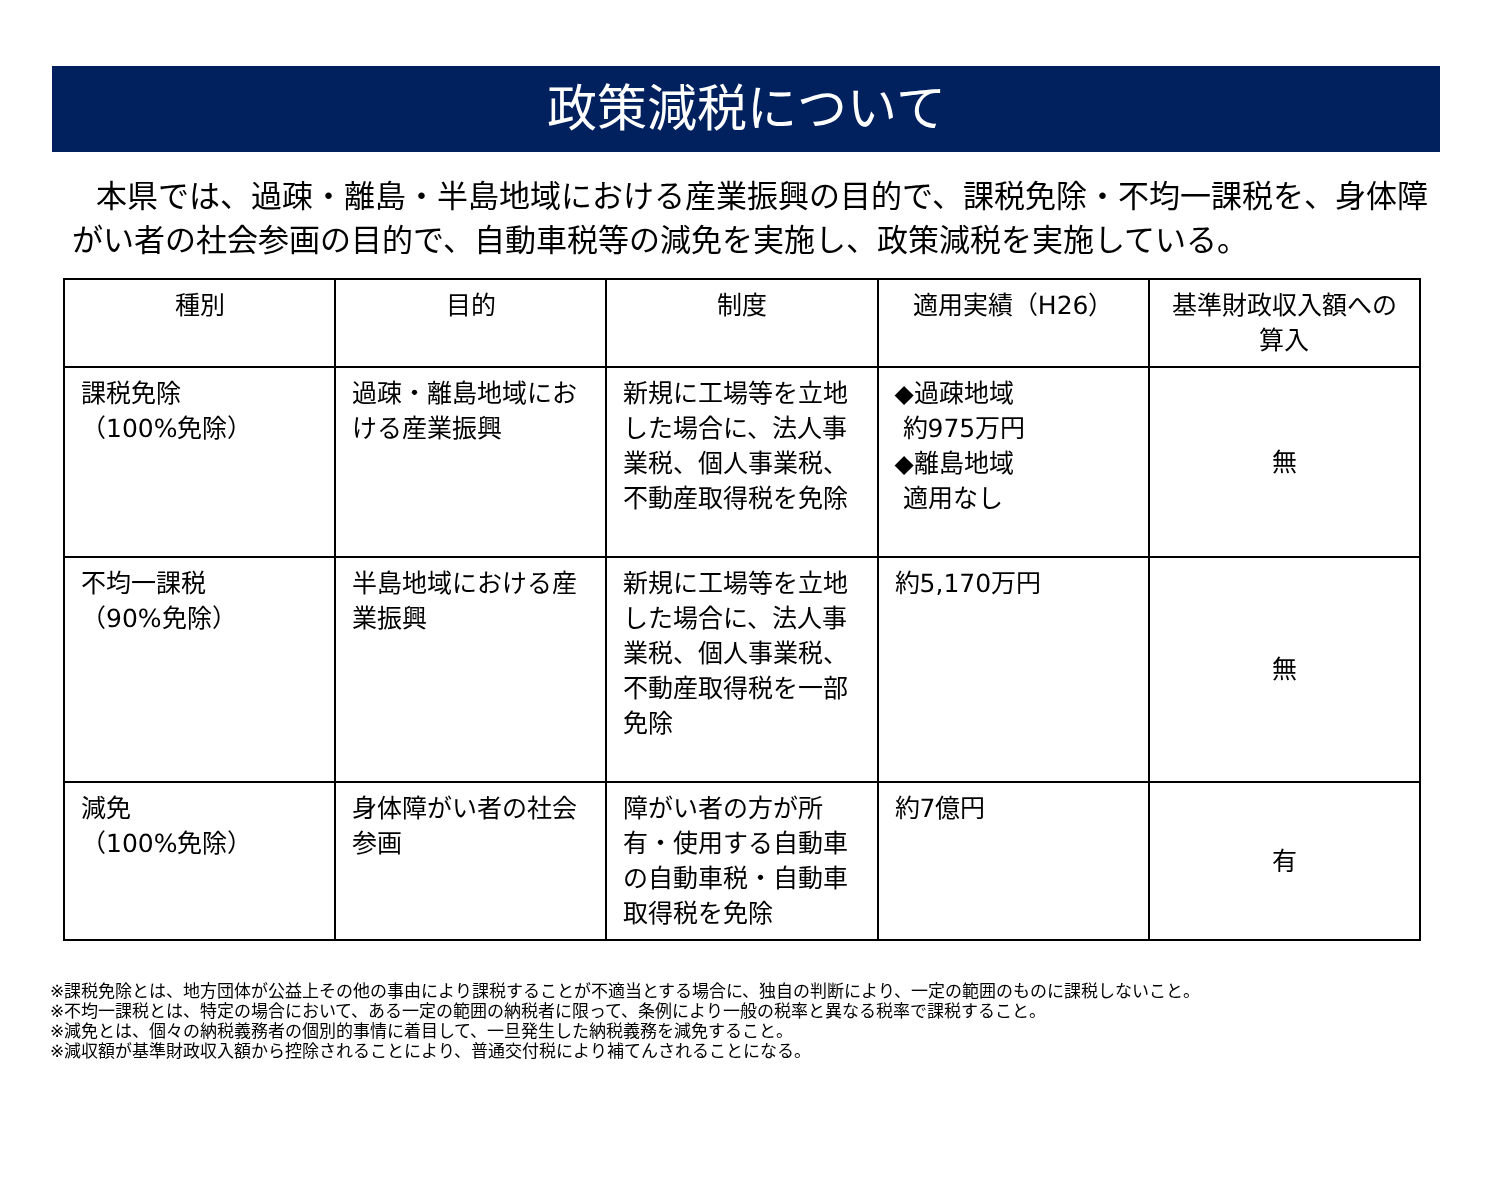政策減税について
本県では、過疎・離島・半島地域における産業振興の目的で、課税免除・不均一課税を、身体障がい者の社会参画の目的で、自動車税等の減免を実施し、政策減税を実施している。
| 種別 | 目的 | 制度 | 適用実績（H26） | 基準財政収入額への算入 |
| --- | --- | --- | --- | --- |
| 課税免除 （100%免除） | 過疎・離島地域における産業振興 | 新規に工場等を立地した場合に、法人事業税、個人事業税、不動産取得税を免除 | ◆過疎地域 約975万円 ◆離島地域 適用なし | 無 |
| 不均一課税 （90%免除） | 半島地域における産業振興 | 新規に工場等を立地した場合に、法人事業税、個人事業税、不動産取得税を一部免除 | 約5,170万円 | 無 |
| 減免 （100%免除） | 身体障がい者の社会参画 | 障がい者の方が所有・使用する自動車の自動車税・自動車取得税を免除 | 約7億円 | 有 |
※課税免除とは、地方団体が公益上その他の事由により課税することが不適当とする場合に、独自の判断により、一定の範囲のものに課税しないこと。
※不均一課税とは、特定の場合において、ある一定の範囲の納税者に限って、条例により一般の税率と異なる税率で課税すること。
※減免とは、個々の納税義務者の個別的事情に着目して、一旦発生した納税義務を減免すること。
※減収額が基準財政収入額から控除されることにより、普通交付税により補てんされることになる。